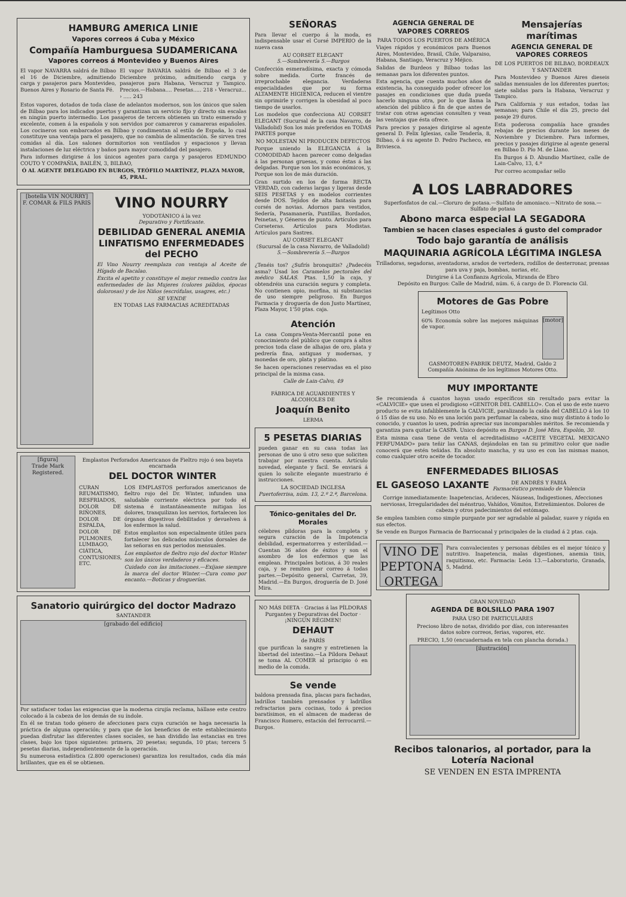HAMBURG AMERICA LINIE
Vapores correos á Cuba y México
Compañía Hamburguesa SUDAMERICANA
Vapores correos á Montevideo y Buenos Aires
El vapor NAVARRA saldrá de Bilbao el 16 de Diciembre, admitiendo carga y pasajeros para Montevideo, Buenos Aires y Rosario de Santa Fé.
El vapor BAVARIA saldrá de Bilbao el 3 de Diciembre próximo, admitiendo carga y pasajeros para Habana, Veracruz y Tampico. Precios.—Habana.... Pesetas..... 218 › Veracruz... › ..... 243
Estos vapores, dotados de toda clase de adelantos modernos, son los únicos que salen de Bilbao para los indicados puertos y garantizan un servicio fijo y directo sin escalas en ningún puerto intermedio. Los pasajeros de tercera obtienen un trato esmerado y excelente, comen á la española y son servidos por camareros y camareras españoles. Los cocineros son embarcados en Bilbao y condimentan al estilo de España, lo cual constituye una ventaja para el pasajero, que no cambia de alimentación. Se sirven tres comidas al día. Los salones dormitorios son ventilados y espaciosos y llevan instalaciones de luz eléctrica y baños para mayor comodidad del pasajero.
Para informes dirigirse á los únicos agentes para carga y pasajeros EDMUNDO COUTO Y COMPAÑIA, BAILÉN, 3, BILBAO,
Ó AL AGENTE DELEGADO EN BURGOS, TEÓFILO MARTÍNEZ, PLAZA MAYOR, 45, PRAL.
[botella VIN NOURRY]
F. COMAR & FILS PARIS
VINO NOURRY
YODOTÁNICO á la vez
Depurativo y Fortificante.
DEBILIDAD GENERAL ANEMIA LINFATISMO ENFERMEDADES del PECHO
El Vino Nourry reemplaza con ventaja al Aceite de Hígado de Bacalao.
Excita el apetito y constituye el mejor remedio contra las enfermedades de las Mujeres (colores pálidos, épocas dolorosas) y de los Niños (escrófulas, usagres, etc.)
SE VENDE
EN TODAS LAS FARMACIAS ACREDITADAS
[figura]
Trade Mark Registered.
Emplastos Perforados Americanos de Fieltro rojo ó sea bayeta encarnada
DEL DOCTOR WINTER
CURAN REUMATISMO, RESFRIADOS, DOLOR DE RIÑONES, DOLOR DE ESPALDA, DOLOR DE PULMONES, LUMBAGO, CIÁTICA, CONTUSIONES, ETC.
LOS EMPLASTOS perforados americanos de fieltro rojo del Dr. Winter, infunden una saludable corriente eléctrica por todo el sistema é instantáneamente mitigan los dolores, tranquilizan los nervios, fortalecen los órganos digestivos debilitados y devuelven á los enfermos la salud.
Estos emplastos son especialmente útiles para fortalecer los delicados músculos dorsales de las señoras en sus periodos mensuales.
Los emplastos de fieltro rojo del doctor Winter son los únicos verdaderos y eficaces.
Cuidado con las imitaciones.—Exíjase siempre la marca del doctor Winter.—Cura como por encanto.—Boticas y droguerías.
Sanatorio quirúrgico del doctor Madrazo
SANTANDER
[grabado del edificio]
Por satisfacer todas las exigencias que la moderna cirujía reclama, hállase este centro colocado á la cabeza de los demás de su índole.
En él se tratan todo género de afecciones para cuya curación se haga necesaria la práctica de alguna operación; y para que de los beneficios de este establecimiento puedan disfrutar las diferentes clases sociales, se han dividido las estancias en tres clases, bajo los tipos siguientes: primera, 20 pesetas; segunda, 10 ptas; tercera 5 pesetas diarias, independientemente de la operación.
Su numerosa estadística (2.800 operaciones) garantiza los resultados, cada día más brillantes, que en él se obtienen.
SEÑORAS
Para llevar el cuerpo á la moda, es indispensable usar el Corsé IMPERIO de la nueva casa
AU CORSET ELEGANT
5.—Sombrerería 5.—Burgos
Confección esmeradísima, exacta y cómoda sobre medida. Corte francés de irreprochable elegancia. Verdaderas especialidades que por su forma ALTAMENTE HIGIENICA, reducen el vientre sin oprimirle y corrigen la obesidad al poco tiempo de usarlos.
Los modelos que confecciona AU CORSET ELEGANT (Sucursal de la casa Navarro, de Valladolid) Son los más preferidos en TODAS PARTES porque
NO MOLESTAN NI PRODUCEN DEFECTOS
Porque uniendo la ELEGANCIA á la COMODIDAD hacen parecer como delgadas á las personas gruesas, y como éstas á las delgadas. Porque son los más económicos, y, Porque son los de más duración.
Gran surtido en los de forma RECTA VERDAD, con caderas largas y ligeras desde SEIS PESETAS y en modelos corrientes desde DOS. Tejidos de alta fantasía para corsés de novias. Adornos para vestidos, Sedería, Pasamanería, Puntillas, Bordados, Peinetas, y Géneros de punto. Artículos para Corseteras. Artículos para Modistas. Artículos para Sastres.
AU CORSET ELEGANT
(Sucursal de la casa Navarro, de Valladolid)
5.—Sombrerería 5.—Burgos
¿Tenéis tos? ¿Sufrís bronquitis? ¿Padecéis asma? Usad los Caramelos pectorales del médico SALAS. Ptas. 1,50 la caja, y obtendréis una curación segura y completa. No contienen opio, morfina, ni substancias de uso siempre peligroso. En Burgos Farmacia y droguería de don Justo Martínez, Plaza Mayor, 1'50 ptas. caja.
Atención
La casa Compra-Venta-Mercantil pone en conocimiento del público que compra á altos precios toda clase de alhajas de oro, plata y pedrería fina, antiguas y modernas, y monedas de oro, plata y platino.
Se hacen operaciones reservadas en el piso principal de la misma casa.
Calle de Lain-Calvo, 49
FÁBRICA DE AGUARDIENTES Y ALCOHOLES DE
Joaquín Benito
LERMA
5 PESETAS DIARIAS
pueden ganar en su casa todas las personas de uno ú otro sexo que soliciten trabajar por nuestra cuenta. Artículo novedad, elegante y facil. Se enviará á quien lo solicite elegante muestrario é instrucciones.
LA SOCIEDAD INGLESA
Puertoferrisa, núm. 13, 2.º 2.ª, Barcelona.
Tónico-genitales del Dr. Morales
célebres píldoras para la completa y segura curación de la Impotencia debilidad, espermatorrea y esterilidad.—Cuentan 36 años de éxitos y son el asombro de los enfermos que las emplean. Principales boticas, á 30 reales caja, y se remiten por correo á todas partes.—Depósito general, Carretas, 39, Madrid.—En Burgos, droguería de D. José Mira.
NO MÁS DIETA · Gracias á las PÍLDORAS Purgantes y Depurativas del Doctor · ¡NINGÚN RÉGIMEN!
DEHAUT
de PARÍS
que purifican la sangre y entretienen la libertad del intestino.—La Píldora Dehaut se toma AL COMER al principio ó en medio de la comida.
Se vende
baldosa prensada fina, placas para fachadas, ladrillos también prensados y ladrillos refractarios para cocinas, todo á precios baratísimos, en el almacen de maderas de Francisco Romero, estación del ferrocarril.—Burgos.
AGENCIA GENERAL DE VAPORES CORREOS
PARA TODOS LOS PUERTOS DE AMÉRICA
Viajes rápidos y económicos para Buenos Aires, Montevideo, Brasil, Chile, Valparaiso, Habana, Santiago, Veracruz y Méjico.
Salidas de Burdeos y Bilbao todas las semanas para los diferentes puntos.
Esta agencia, que cuenta muchos años de existencia, ha conseguido poder ofrecer los pasajes en condiciones que duda pueda hacerlo ninguna otra, por lo que llama la atención del público á fin de que antes de tratar con otras agencias consulten y vean las ventajas que ésta ofrece.
Para precios y pasajes dirigirse al agente general D. Felix Iglesias, calle Tendería, 8, Bilbao, ó á su agente D. Pedro Pacheco, en Briviesca.
Mensajerías marítimas
AGENCIA GENERAL DE VAPORES CORREOS
DE LOS PUERTOS DE BILBAO, BORDEAUX Y SANTANDER
Para Montevideo y Buenos Aires dieseis salidas mensuales de los diferentes puertos; siete salidas para la Habana, Veracruz y Tampico.
Para California y sus estados, todas las semanas; para Chile el día 25, precio del pasaje 29 duros.
Esta poderosa compañía hace grandes rebajas de precios durante los meses de Noviembre y Diciembre. Para informes, precios y pasajes dirigirse al agente general en Bilbao D. Pío M. de Llano.
En Burgos á D. Abundio Martínez, calle de Lain-Calvo, 13, 4.º
Por correo acompañar sello
A LOS LABRADORES
Superfosfatos de cal.—Cloruro de potasa.—Sulfato de amoniaco.—Nitrato de sosa.—Sulfato de potasa
Abono marca especial LA SEGADORA
Tambien se hacen clases especiales á gusto del comprador
Todo bajo garantía de análisis
MAQUINARIA AGRÍCOLA LÉGITIMA INGLESA
Trilladoras, segadoras, aventadoras, arados de vertedera, rodillos de desterronar, prensas para uva y paja, bombas, norias, etc.
Dirigirse á La Confianza Agrícola, Miranda de Ebro
Depósito en Burgos: Calle de Madrid, núm. 6, á cargo de D. Florencio Gil.
Motores de Gas Pobre
Legítimos Otto
60% Economía sobre las mejores máquinas de vapor.
[motor]
GASMOTOREN-FABRIK DEUTZ, Madrid, Galdo 2
Compañía Anónima de los legítimos Motores Otto.
MUY IMPORTANTE
Se recomienda á cuantos hayan usado específicos sin resultado para evitar la «CALVICIE» que usen el prodigioso «GENITOR DEL CABELLO». Con el uso de este nuevo producto se evita infaliblemente la CALVICIE, paralizando la caída del CABELLO á los 10 ó 15 días de su uso. No es una loción para perfumar la cabeza, sino muy distinto á todo lo conocido, y cuantos lo usen, podrán apreciar sus incomparables méritos. Se recomienda y garantiza para quitar la CASPA. Unico depósito en Burgos D. José Mira, Espolón, 30.
Esta misma casa tiene de venta el acreditadísimo «ACEITE VEGETAL MEXICANO PERFUMADO» para teñir las CANAS, dejándolas en tan su primitivo color que nadie conocerá que estén teñidas. En absoluto mancha, y su uso es con las mismas manos, como cualquier otro aceite de tocador.
ENFERMEDADES BILIOSAS
EL GASEOSO LAXANTE
DE ANDRÉS Y FABIÁ
Farmacéutico premiado de Valencia
Corrige inmediatamente: Inapetencias, Acideces, Náuseas, Indigestiones, Afecciones nerviosas, Irregularidades del ménstruo, Vahídos, Vómitos, Estreñimientos. Dolores de cabeza y otros padecimientos del estómago.
Se emplea tambien como simple purgante por ser agradable al paladar, suave y rápida en sus efectos.
Se vende en Burgos Farmacia de Barriocanal y principales de la ciudad á 2 ptas. caja.
VINO DE PEPTONA ORTEGA
Para convalecientes y personas débiles es el mejor tónico y nutritivo. Inapetencia, malas digestiones, anemia tisis, raquitismo, etc. Farmacia: León 13.—Laboratorio, Granada, 5, Madrid.
GRAN NOVEDAD
AGENDA DE BOLSILLO PARA 1907
PARA USO DE PARTICULARES
Precioso libro de notas, dividido por días, con interesantes datos sobre correos, ferias, vapores, etc.
PRECIO, 1,50 (encuadernada en tela con plancha dorada.)
[ilustración]
Recibos talonarios, al portador, para la Lotería Nacional
SE VENDEN EN ESTA IMPRENTA